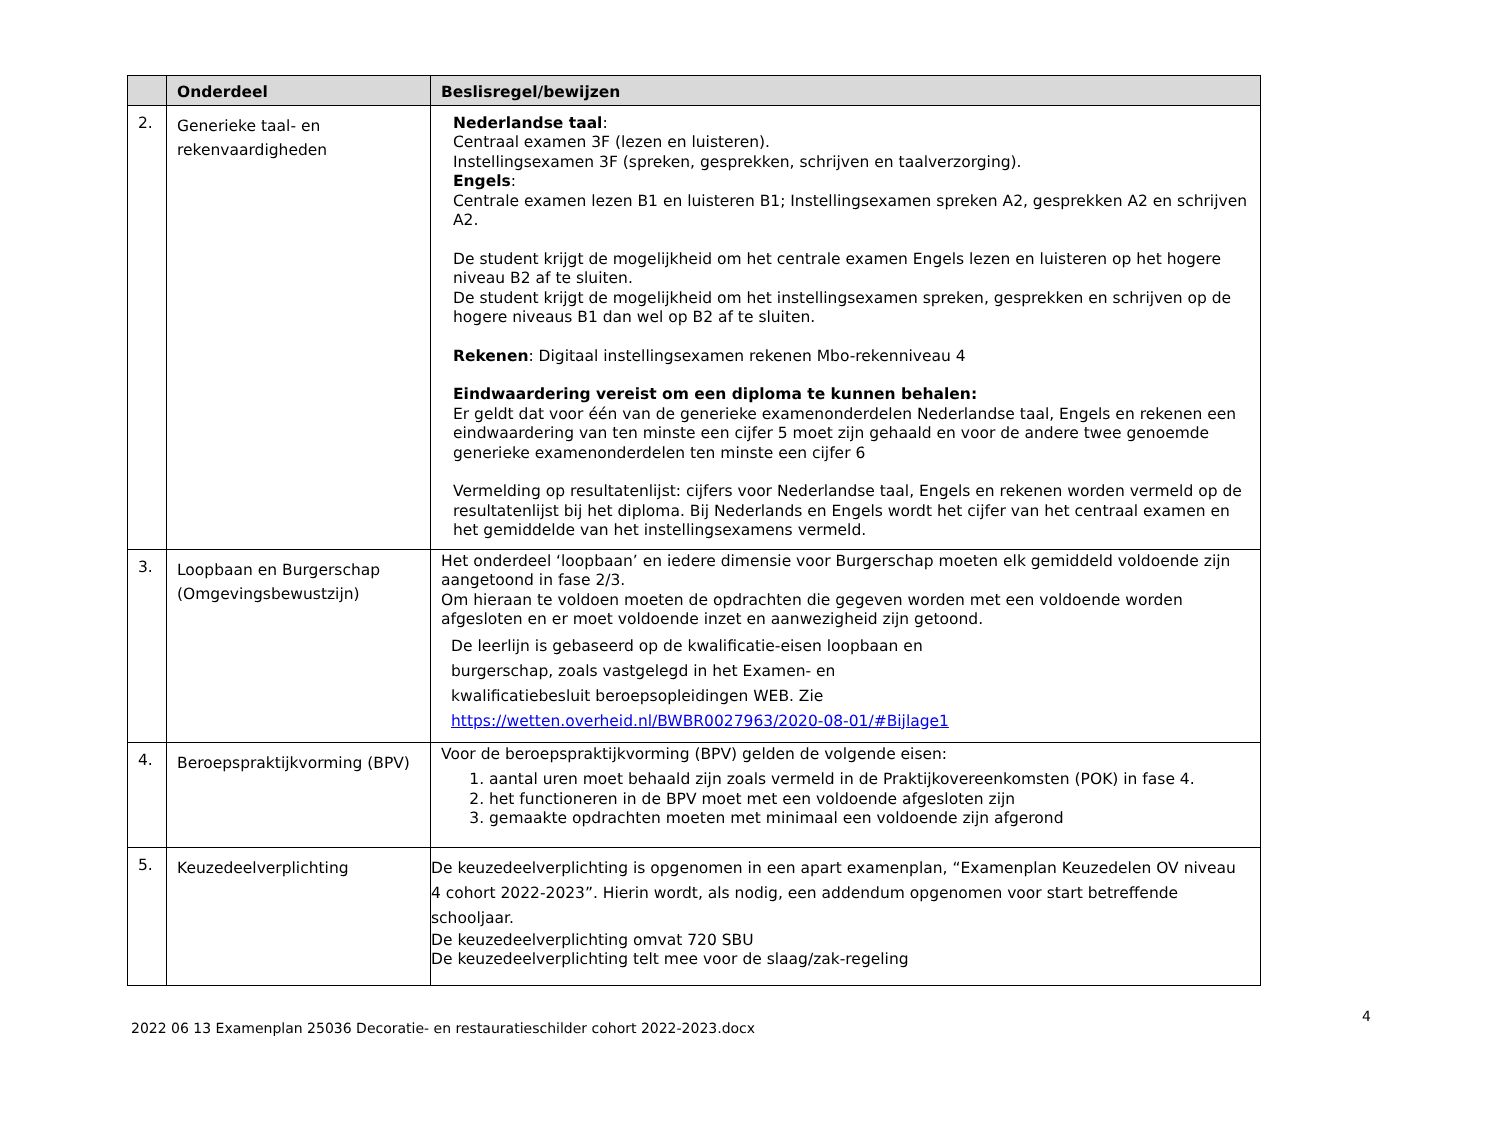| | Onderdeel | Beslisregel/bewijzen |
| --- | --- | --- |
| 2. | Generieke taal- en rekenvaardigheden | Nederlandse taal : Centraal examen 3F (lezen en luisteren). Instellingsexamen 3F (spreken, gesprekken, schrijven en taalverzorging). Engels : Centrale examen lezen B1 en luisteren B1; Instellingsexamen spreken A2, gesprekken A2 en schrijven A2. De student krijgt de mogelijkheid om het centrale examen Engels lezen en luisteren op het hogere niveau B2 af te sluiten. De student krijgt de mogelijkheid om het instellingsexamen spreken, gesprekken en schrijven op de hogere niveaus B1 dan wel op B2 af te sluiten. Rekenen : Digitaal instellingsexamen rekenen Mbo-rekenniveau 4 Eindwaardering vereist om een diploma te kunnen behalen: Er geldt dat voor één van de generieke examenonderdelen Nederlandse taal, Engels en rekenen een eindwaardering van ten minste een cijfer 5 moet zijn gehaald en voor de andere twee genoemde generieke examenonderdelen ten minste een cijfer 6 Vermelding op resultatenlijst: cijfers voor Nederlandse taal, Engels en rekenen worden vermeld op de resultatenlijst bij het diploma. Bij Nederlands en Engels wordt het cijfer van het centraal examen en het gemiddelde van het instellingsexamens vermeld. |
| 3. | Loopbaan en Burgerschap (Omgevingsbewustzijn) | Het onderdeel ‘loopbaan’ en iedere dimensie voor Burgerschap moeten elk gemiddeld voldoende zijn aangetoond in fase 2/3. Om hieraan te voldoen moeten de opdrachten die gegeven worden met een voldoende worden afgesloten en er moet voldoende inzet en aanwezigheid zijn getoond. De leerlijn is gebaseerd op de kwalificatie-eisen loopbaan en burgerschap, zoals vastgelegd in het Examen- en kwalificatiebesluit beroepsopleidingen WEB. Zie https://wetten.overheid.nl/BWBR0027963/2020-08-01/#Bijlage1 |
| 4. | Beroepspraktijkvorming (BPV) | Voor de beroepspraktijkvorming (BPV) gelden de volgende eisen: 1. aantal uren moet behaald zijn zoals vermeld in de Praktijkovereenkomsten (POK) in fase 4. 2. het functioneren in de BPV moet met een voldoende afgesloten zijn 3. gemaakte opdrachten moeten met minimaal een voldoende zijn afgerond |
| 5. | Keuzedeelverplichting | De keuzedeelverplichting is opgenomen in een apart examenplan, “Examenplan Keuzedelen OV niveau 4 cohort 2022-2023”. Hierin wordt, als nodig, een addendum opgenomen voor start betreffende schooljaar. De keuzedeelverplichting omvat 720 SBU De keuzedeelverplichting telt mee voor de slaag/zak-regeling |
2022 06 13 Examenplan 25036 Decoratie- en restauratieschilder cohort 2022-2023.docx 4